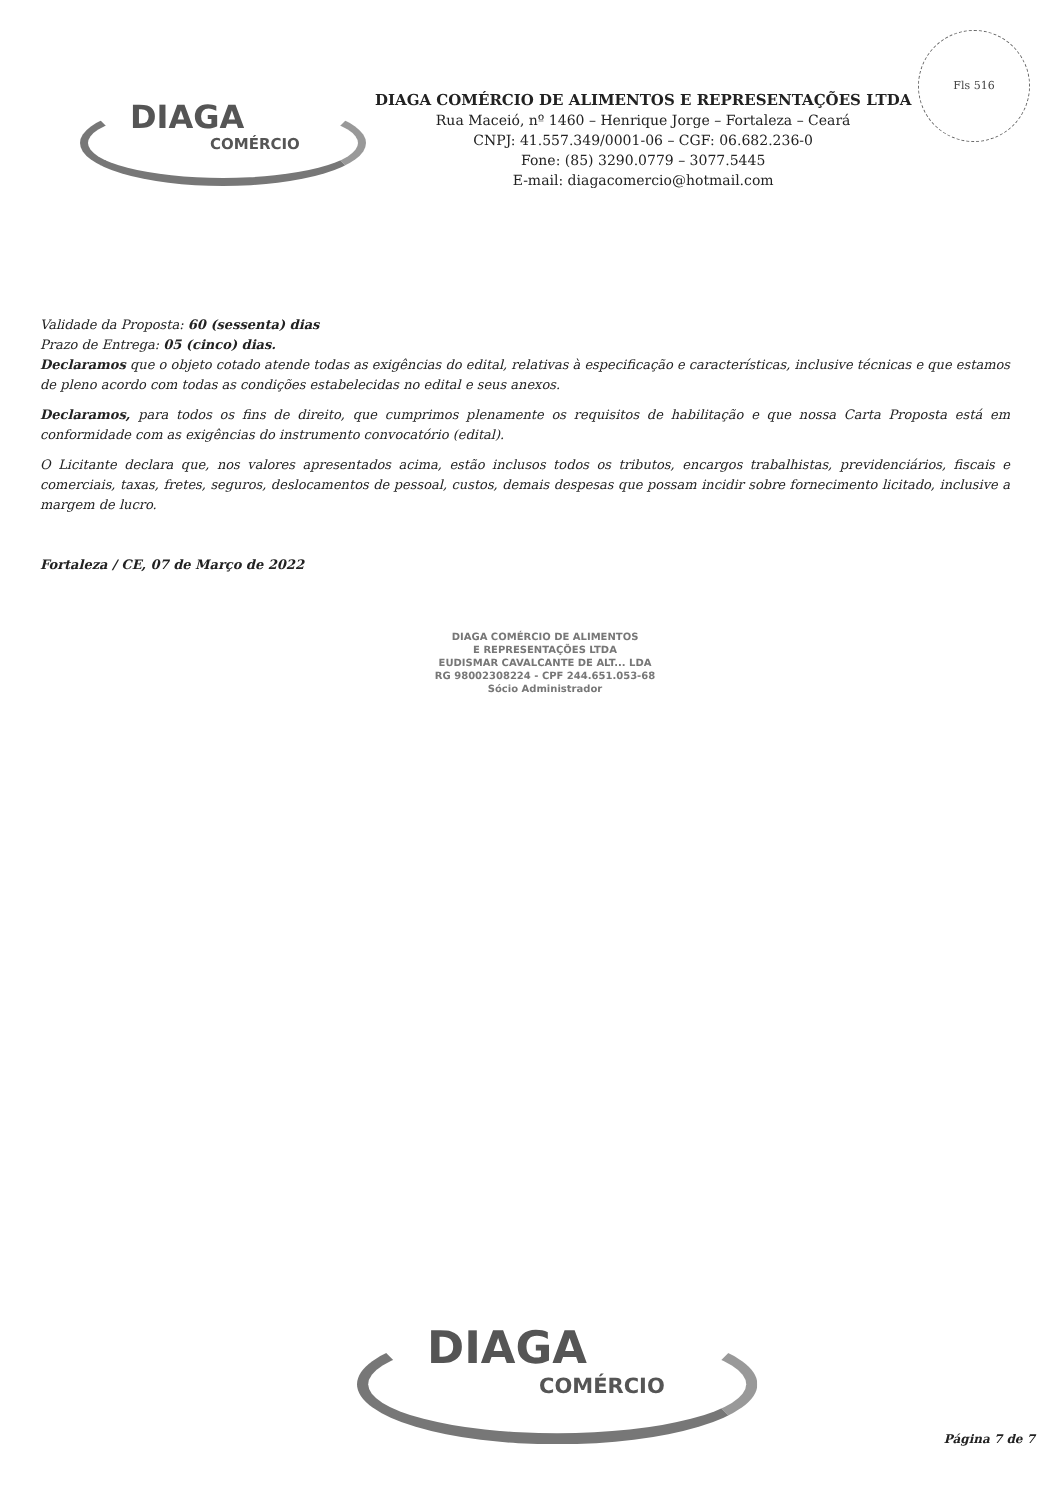Fls 516
DIAGA
COMÉRCIO
DIAGA COMÉRCIO DE ALIMENTOS E REPRESENTAÇÕES LTDA
Rua Maceió, nº 1460 – Henrique Jorge – Fortaleza – Ceará
CNPJ: 41.557.349/0001-06 – CGF: 06.682.236-0
Fone: (85) 3290.0779 – 3077.5445
E-mail: diagacomercio@hotmail.com
Validade da Proposta: 60 (sessenta) dias
Prazo de Entrega: 05 (cinco) dias.
Declaramos que o objeto cotado atende todas as exigências do edital, relativas à especificação e características, inclusive técnicas e que estamos de pleno acordo com todas as condições estabelecidas no edital e seus anexos.
Declaramos, para todos os fins de direito, que cumprimos plenamente os requisitos de habilitação e que nossa Carta Proposta está em conformidade com as exigências do instrumento convocatório (edital).
O Licitante declara que, nos valores apresentados acima, estão inclusos todos os tributos, encargos trabalhistas, previdenciários, fiscais e comerciais, taxas, fretes, seguros, deslocamentos de pessoal, custos, demais despesas que possam incidir sobre fornecimento licitado, inclusive a margem de lucro.
Fortaleza / CE, 07 de Março de 2022
DIAGA COMÉRCIO DE ALIMENTOS
E REPRESENTAÇÕES LTDA
EUDISMAR CAVALCANTE DE ALT... LDA
RG 98002308224 - CPF 244.651.053-68
Sócio Administrador
DIAGA
COMÉRCIO
Página 7 de 7